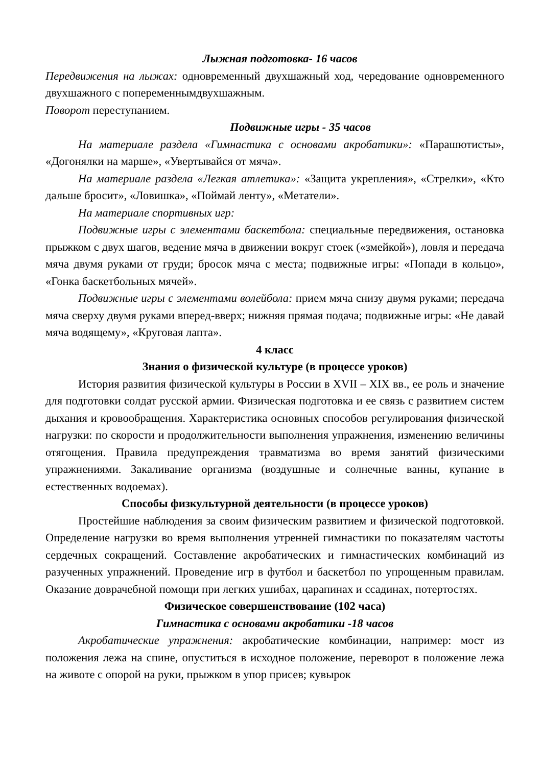Лыжная подготовка- 16 часов
Передвижения на лыжах: одновременный двухшажный ход, чередование одновременного двухшажного с попеременнымдвухшажным.
Поворот переступанием.
Подвижные игры - 35 часов
На материале раздела «Гимнастика с основами акробатики»: «Парашютисты», «Догонялки на марше», «Увертывайся от мяча».
На материале раздела «Легкая атлетика»: «Защита укрепления», «Стрелки», «Кто дальше бросит», «Ловишка», «Поймай ленту», «Метатели».
На материале спортивных игр:
Подвижные игры с элементами баскетбола: специальные передвижения, остановка прыжком с двух шагов, ведение мяча в движении вокруг стоек («змейкой»), ловля и передача мяча двумя руками от груди; бросок мяча с места; подвижные игры: «Попади в кольцо», «Гонка баскетбольных мячей».
Подвижные игры с элементами волейбола: прием мяча снизу двумя руками; передача мяча сверху двумя руками вперед-вверх; нижняя прямая подача; подвижные игры: «Не давай мяча водящему», «Круговая лапта».
4 класс
Знания о физической культуре (в процессе уроков)
История развития физической культуры в России в XVII – XIX вв., ее роль и значение для подготовки солдат русской армии. Физическая подготовка и ее связь с развитием систем дыхания и кровообращения. Характеристика основных способов регулирования физической нагрузки: по скорости и продолжительности выполнения упражнения, изменению величины отягощения. Правила предупреждения травматизма во время занятий физическими упражнениями. Закаливание организма (воздушные и солнечные ванны, купание в естественных водоемах).
Способы физкультурной деятельности (в процессе уроков)
Простейшие наблюдения за своим физическим развитием и физической подготовкой. Определение нагрузки во время выполнения утренней гимнастики по показателям частоты сердечных сокращений. Составление акробатических и гимнастических комбинаций из разученных упражнений. Проведение игр в футбол и баскетбол по упрощенным правилам. Оказание доврачебной помощи при легких ушибах, царапинах и ссадинах, потертостях.
Физическое совершенствование (102 часа)
Гимнастика с основами акробатики -18 часов
Акробатические упражнения: акробатические комбинации, например: мост из положения лежа на спине, опуститься в исходное положение, переворот в положение лежа на животе с опорой на руки, прыжком в упор присев; кувырок